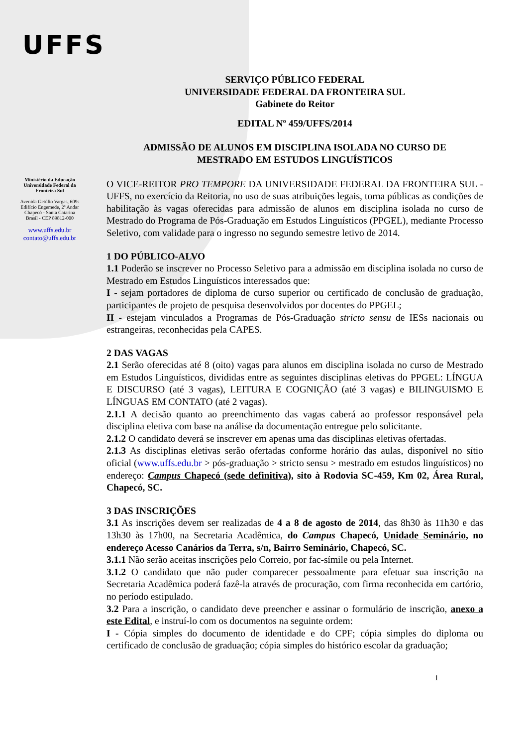UFFS
Ministério da Educação
Universidade Federal da
Fronteira Sul
Avenida Getúlio Vargas, 609s
Edifício Engemede, 2º Andar
Chapecó - Santa Catarina
Brasil - CEP 89812-000
www.uffs.edu.br
contato@uffs.edu.br
SERVIÇO PÚBLICO FEDERAL
UNIVERSIDADE FEDERAL DA FRONTEIRA SUL
Gabinete do Reitor
EDITAL Nº 459/UFFS/2014
ADMISSÃO DE ALUNOS EM DISCIPLINA ISOLADA NO CURSO DE
MESTRADO EM ESTUDOS LINGUÍSTICOS
O VICE-REITOR PRO TEMPORE DA UNIVERSIDADE FEDERAL DA FRONTEIRA SUL - UFFS, no exercício da Reitoria, no uso de suas atribuições legais, torna públicas as condições de habilitação às vagas oferecidas para admissão de alunos em disciplina isolada no curso de Mestrado do Programa de Pós-Graduação em Estudos Linguísticos (PPGEL), mediante Processo Seletivo, com validade para o ingresso no segundo semestre letivo de 2014.
1 DO PÚBLICO-ALVO
1.1 Poderão se inscrever no Processo Seletivo para a admissão em disciplina isolada no curso de Mestrado em Estudos Linguísticos interessados que:
I - sejam portadores de diploma de curso superior ou certificado de conclusão de graduação, participantes de projeto de pesquisa desenvolvidos por docentes do PPGEL;
II - estejam vinculados a Programas de Pós-Graduação stricto sensu de IESs nacionais ou estrangeiras, reconhecidas pela CAPES.
2 DAS VAGAS
2.1 Serão oferecidas até 8 (oito) vagas para alunos em disciplina isolada no curso de Mestrado em Estudos Linguísticos, divididas entre as seguintes disciplinas eletivas do PPGEL: LÍNGUA E DISCURSO (até 3 vagas), LEITURA E COGNIÇÃO (até 3 vagas) e BILINGUISMO E LÍNGUAS EM CONTATO (até 2 vagas).
2.1.1 A decisão quanto ao preenchimento das vagas caberá ao professor responsável pela disciplina eletiva com base na análise da documentação entregue pelo solicitante.
2.1.2 O candidato deverá se inscrever em apenas uma das disciplinas eletivas ofertadas.
2.1.3 As disciplinas eletivas serão ofertadas conforme horário das aulas, disponível no sítio oficial (www.uffs.edu.br > pós-graduação > stricto sensu > mestrado em estudos linguísticos) no endereço: Campus Chapecó (sede definitiva), sito à Rodovia SC-459, Km 02, Área Rural, Chapecó, SC.
3 DAS INSCRIÇÕES
3.1 As inscrições devem ser realizadas de 4 a 8 de agosto de 2014, das 8h30 às 11h30 e das 13h30 às 17h00, na Secretaria Acadêmica, do Campus Chapecó, Unidade Seminário, no endereço Acesso Canários da Terra, s/n, Bairro Seminário, Chapecó, SC.
3.1.1 Não serão aceitas inscrições pelo Correio, por fac-símile ou pela Internet.
3.1.2 O candidato que não puder comparecer pessoalmente para efetuar sua inscrição na Secretaria Acadêmica poderá fazê-la através de procuração, com firma reconhecida em cartório, no período estipulado.
3.2 Para a inscrição, o candidato deve preencher e assinar o formulário de inscrição, anexo a este Edital, e instruí-lo com os documentos na seguinte ordem:
I - Cópia simples do documento de identidade e do CPF; cópia simples do diploma ou certificado de conclusão de graduação; cópia simples do histórico escolar da graduação;
1